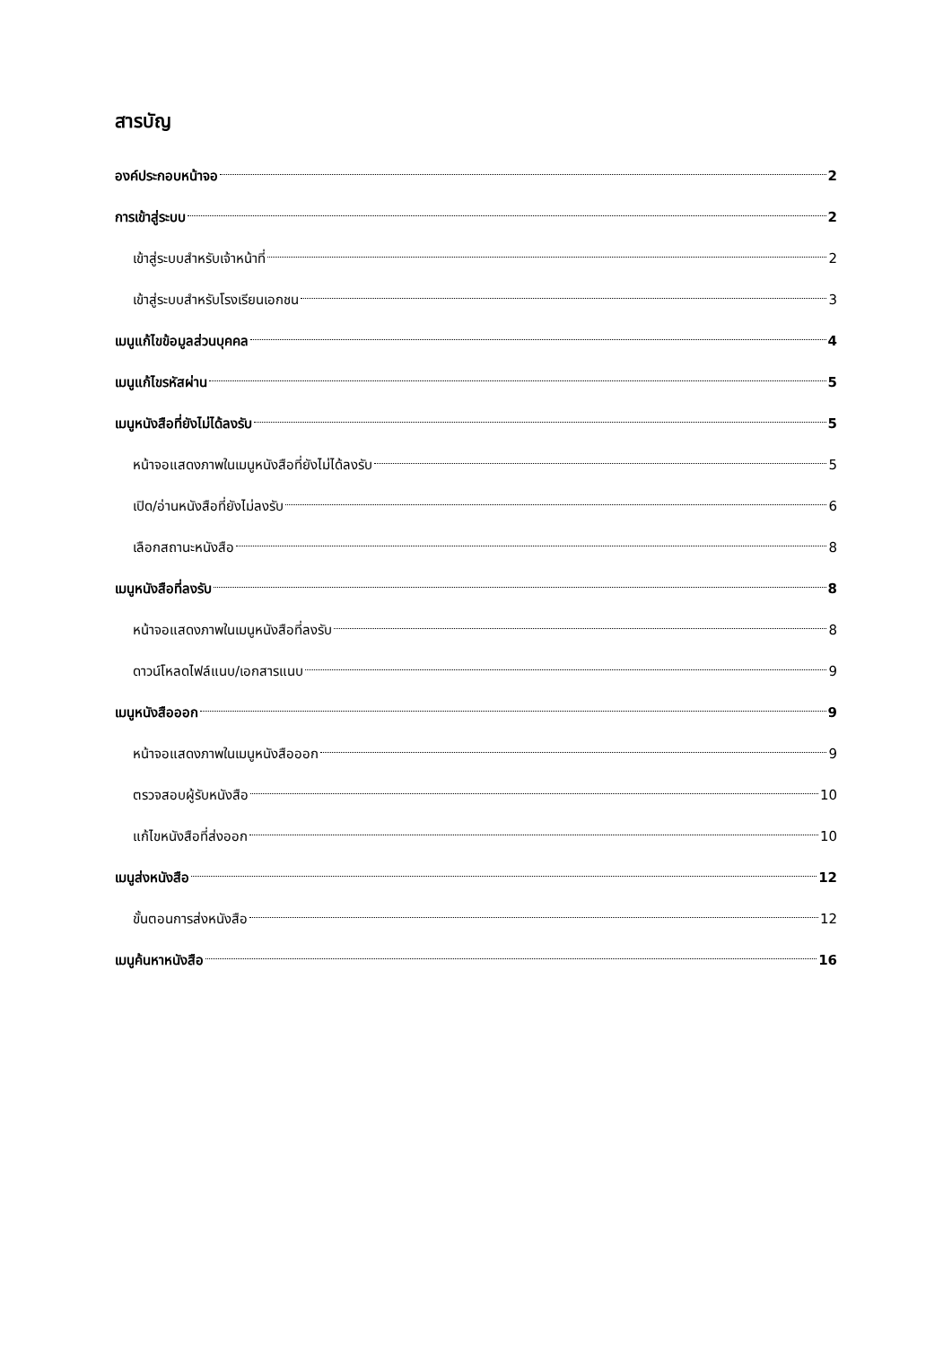สารบัญ
องค์ประกอบหน้าจอ 2
การเข้าสู่ระบบ 2
เข้าสู่ระบบสำหรับเจ้าหน้าที่ 2
เข้าสู่ระบบสำหรับโรงเรียนเอกชน 3
เมนูแก้ไขข้อมูลส่วนบุคคล 4
เมนูแก้ไขรหัสผ่าน 5
เมนูหนังสือที่ยังไม่ได้ลงรับ 5
หน้าจอแสดงภาพในเมนูหนังสือที่ยังไม่ได้ลงรับ 5
เปิด/อ่านหนังสือที่ยังไม่ลงรับ 6
เลือกสถานะหนังสือ 8
เมนูหนังสือที่ลงรับ 8
หน้าจอแสดงภาพในเมนูหนังสือที่ลงรับ 8
ดาวน์โหลดไฟล์แนบ/เอกสารแนบ 9
เมนูหนังสือออก 9
หน้าจอแสดงภาพในเมนูหนังสือออก 9
ตรวจสอบผู้รับหนังสือ 10
แก้ไขหนังสือที่ส่งออก 10
เมนูส่งหนังสือ 12
ขั้นตอนการส่งหนังสือ 12
เมนูค้นหาหนังสือ 16